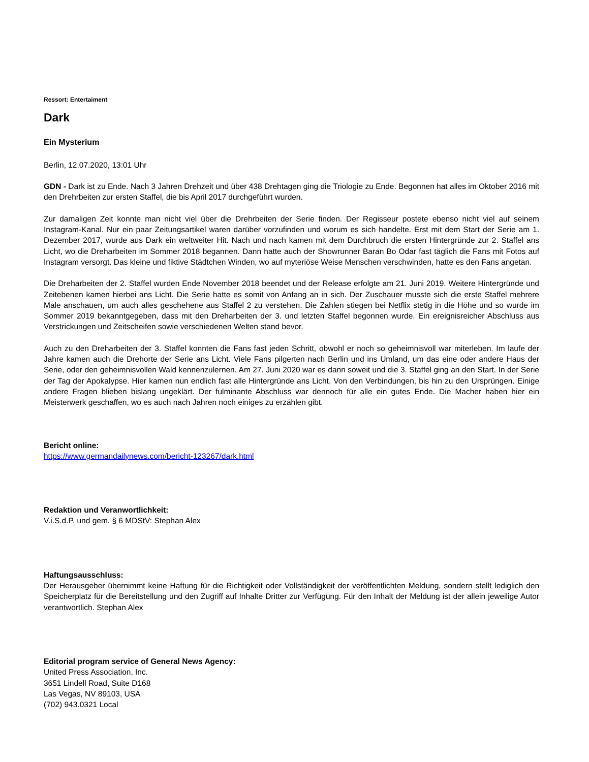Ressort: Entertaiment
Dark
Ein Mysterium
Berlin, 12.07.2020, 13:01 Uhr
GDN - Dark ist zu Ende. Nach 3 Jahren Drehzeit und über 438 Drehtagen ging die Triologie zu Ende. Begonnen hat alles im Oktober 2016 mit den Drehrbeiten zur ersten Staffel, die bis April 2017 durchgeführt wurden.
Zur damaligen Zeit konnte man nicht viel über die Drehrbeiten der Serie finden. Der Regisseur postete ebenso nicht viel auf seinem Instagram-Kanal. Nur ein paar Zeitungsartikel waren darüber vorzufinden und worum es sich handelte. Erst mit dem Start der Serie am 1. Dezember 2017, wurde aus Dark ein weltweiter Hit. Nach und nach kamen mit dem Durchbruch die ersten Hintergründe zur 2. Staffel ans Licht, wo die Dreharbeiten im Sommer 2018 begannen. Dann hatte auch der Showrunner Baran Bo Odar fast täglich die Fans mit Fotos auf Instagram versorgt. Das kleine und fiktive Städtchen Winden, wo auf myteriöse Weise Menschen verschwinden, hatte es den Fans angetan.
Die Dreharbeiten der 2. Staffel wurden Ende November 2018 beendet und der Release erfolgte am 21. Juni 2019. Weitere Hintergründe und Zeitebenen kamen hierbei ans Licht. Die Serie hatte es somit von Anfang an in sich. Der Zuschauer musste sich die erste Staffel mehrere Male anschauen, um auch alles geschehene aus Staffel 2 zu verstehen. Die Zahlen stiegen bei Netflix stetig in die Höhe und so wurde im Sommer 2019 bekanntgegeben, dass mit den Dreharbeiten der 3. und letzten Staffel begonnen wurde. Ein ereignisreicher Abschluss aus Verstrickungen und Zeitscheifen sowie verschiedenen Welten stand bevor.
Auch zu den Dreharbeiten der 3. Staffel konnten die Fans fast jeden Schritt, obwohl er noch so geheimnisvoll war miterleben. Im laufe der Jahre kamen auch die Drehorte der Serie ans Licht. Viele Fans pilgerten nach Berlin und ins Umland, um das eine oder andere Haus der Serie, oder den geheimnisvollen Wald kennenzulernen. Am 27. Juni 2020 war es dann soweit und die 3. Staffel ging an den Start. In der Serie der Tag der Apokalypse. Hier kamen nun endlich fast alle Hintergründe ans Licht. Von den Verbindungen, bis hin zu den Ursprüngen. Einige andere Fragen blieben bislang ungeklärt. Der fulminante Abschluss war dennoch für alle ein gutes Ende. Die Macher haben hier ein Meisterwerk geschaffen, wo es auch nach Jahren noch einiges zu erzählen gibt.
Bericht online:
https://www.germandailynews.com/bericht-123267/dark.html
Redaktion und Veranwortlichkeit:
V.i.S.d.P. und gem. § 6 MDStV: Stephan Alex
Haftungsausschluss:
Der Herausgeber übernimmt keine Haftung für die Richtigkeit oder Vollständigkeit der veröffentlichten Meldung, sondern stellt lediglich den Speicherplatz für die Bereitstellung und den Zugriff auf Inhalte Dritter zur Verfügung. Für den Inhalt der Meldung ist der allein jeweilige Autor verantwortlich. Stephan Alex
Editorial program service of General News Agency:
United Press Association, Inc.
3651 Lindell Road, Suite D168
Las Vegas, NV 89103, USA
(702) 943.0321 Local